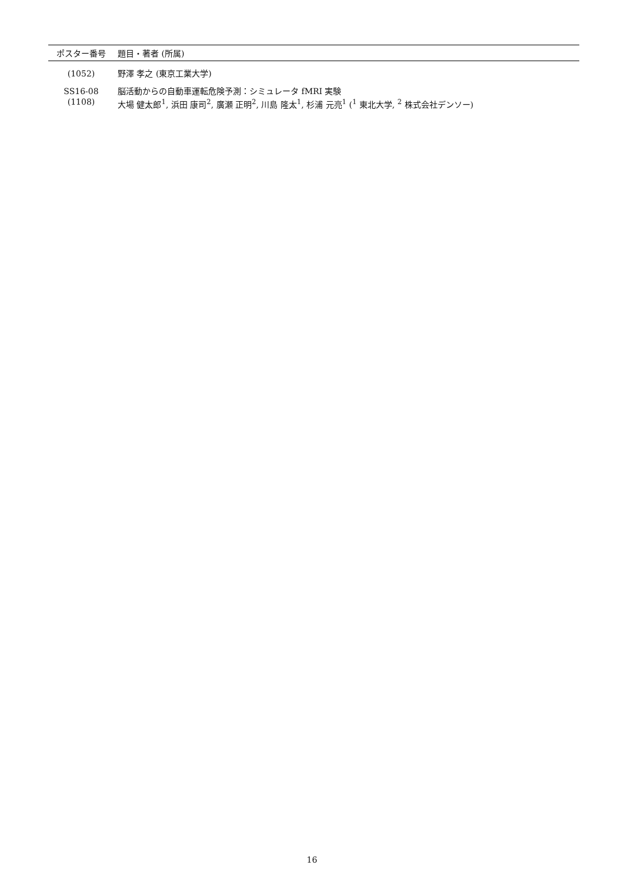| ポスター番号 | 題目・著者 (所属) |
| --- | --- |
| (1052) | 野澤 孝之 (東京工業大学) |
| SS16-08 (1108) | 脳活動からの自動車運転危険予測：シミュレータ fMRI 実験 大場 健太郎<sup>1</sup>, 浜田 康司<sup>2</sup>, 廣瀬 正明<sup>2</sup>, 川島 隆太<sup>1</sup>, 杉浦 元亮<sup>1</sup> (<sup>1</sup> 東北大学, <sup>2</sup> 株式会社デンソー) |
16